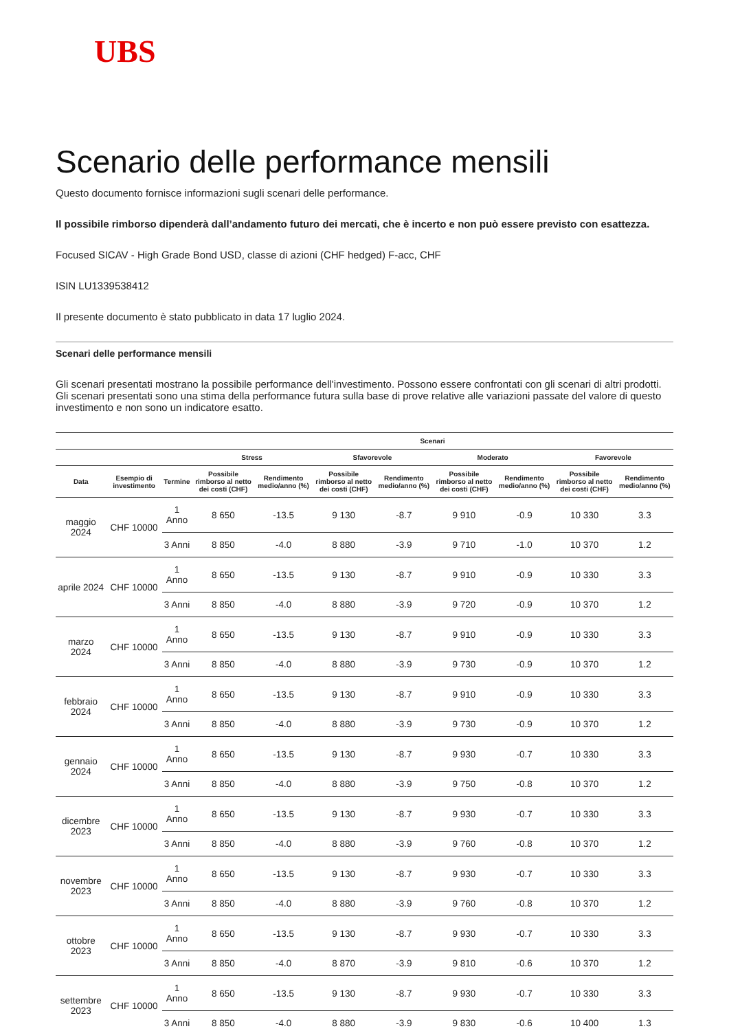UBS
Scenario delle performance mensili
Questo documento fornisce informazioni sugli scenari delle performance.
Il possibile rimborso dipenderà dall’andamento futuro dei mercati, che è incerto e non può essere previsto con esattezza.
Focused SICAV - High Grade Bond USD, classe di azioni (CHF hedged) F-acc, CHF
ISIN LU1339538412
Il presente documento è stato pubblicato in data 17 luglio 2024.
Scenari delle performance mensili
Gli scenari presentati mostrano la possibile performance dell'investimento. Possono essere confrontati con gli scenari di altri prodotti. Gli scenari presentati sono una stima della performance futura sulla base di prove relative alle variazioni passate del valore di questo investimento e non sono un indicatore esatto.
| | | | Scenari | | | | | | | |
| --- | --- | --- | --- | --- | --- | --- | --- | --- | --- | --- |
| | | | Stress | | Sfavorevole | | Moderato | | Favorevole | |
| Data | Esempio di investimento | Termine | Possibile rimborso al netto dei costi (CHF) | Rendimento medio/anno (%) | Possibile rimborso al netto dei costi (CHF) | Rendimento medio/anno (%) | Possibile rimborso al netto dei costi (CHF) | Rendimento medio/anno (%) | Possibile rimborso al netto dei costi (CHF) | Rendimento medio/anno (%) |
| maggio 2024 | CHF 10000 | 1 Anno | 8 650 | -13.5 | 9 130 | -8.7 | 9 910 | -0.9 | 10 330 | 3.3 |
| | | 3 Anni | 8 850 | -4.0 | 8 880 | -3.9 | 9 710 | -1.0 | 10 370 | 1.2 |
| aprile 2024 | CHF 10000 | 1 Anno | 8 650 | -13.5 | 9 130 | -8.7 | 9 910 | -0.9 | 10 330 | 3.3 |
| | | 3 Anni | 8 850 | -4.0 | 8 880 | -3.9 | 9 720 | -0.9 | 10 370 | 1.2 |
| marzo 2024 | CHF 10000 | 1 Anno | 8 650 | -13.5 | 9 130 | -8.7 | 9 910 | -0.9 | 10 330 | 3.3 |
| | | 3 Anni | 8 850 | -4.0 | 8 880 | -3.9 | 9 730 | -0.9 | 10 370 | 1.2 |
| febbraio 2024 | CHF 10000 | 1 Anno | 8 650 | -13.5 | 9 130 | -8.7 | 9 910 | -0.9 | 10 330 | 3.3 |
| | | 3 Anni | 8 850 | -4.0 | 8 880 | -3.9 | 9 730 | -0.9 | 10 370 | 1.2 |
| gennaio 2024 | CHF 10000 | 1 Anno | 8 650 | -13.5 | 9 130 | -8.7 | 9 930 | -0.7 | 10 330 | 3.3 |
| | | 3 Anni | 8 850 | -4.0 | 8 880 | -3.9 | 9 750 | -0.8 | 10 370 | 1.2 |
| dicembre 2023 | CHF 10000 | 1 Anno | 8 650 | -13.5 | 9 130 | -8.7 | 9 930 | -0.7 | 10 330 | 3.3 |
| | | 3 Anni | 8 850 | -4.0 | 8 880 | -3.9 | 9 760 | -0.8 | 10 370 | 1.2 |
| novembre 2023 | CHF 10000 | 1 Anno | 8 650 | -13.5 | 9 130 | -8.7 | 9 930 | -0.7 | 10 330 | 3.3 |
| | | 3 Anni | 8 850 | -4.0 | 8 880 | -3.9 | 9 760 | -0.8 | 10 370 | 1.2 |
| ottobre 2023 | CHF 10000 | 1 Anno | 8 650 | -13.5 | 9 130 | -8.7 | 9 930 | -0.7 | 10 330 | 3.3 |
| | | 3 Anni | 8 850 | -4.0 | 8 870 | -3.9 | 9 810 | -0.6 | 10 370 | 1.2 |
| settembre 2023 | CHF 10000 | 1 Anno | 8 650 | -13.5 | 9 130 | -8.7 | 9 930 | -0.7 | 10 330 | 3.3 |
| | | 3 Anni | 8 850 | -4.0 | 8 880 | -3.9 | 9 830 | -0.6 | 10 400 | 1.3 |